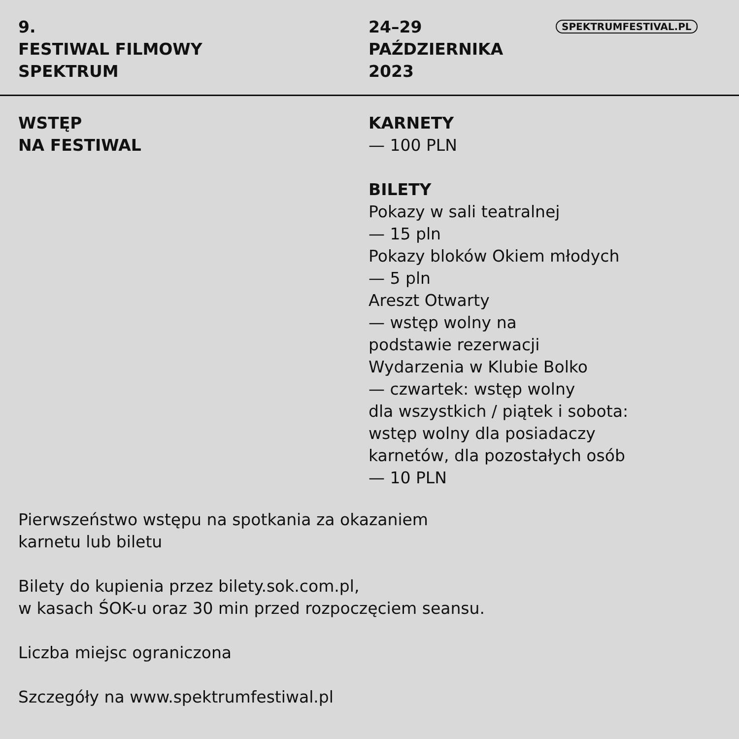9.
FESTIWAL FILMOWY
SPEKTRUM
24–29
PAŹDZIERNIKA
2023
SPEKTRUMFESTIVAL.PL
WSTĘP
NA FESTIWAL
KARNETY
— 100 PLN
BILETY
Pokazy w sali teatralnej
— 15 pln
Pokazy bloków Okiem młodych
— 5 pln
Areszt Otwarty
— wstęp wolny na
podstawie rezerwacji
Wydarzenia w Klubie Bolko
— czwartek: wstęp wolny
dla wszystkich / piątek i sobota:
wstęp wolny dla posiadaczy
karnetów, dla pozostałych osób
— 10 PLN
Pierwszeństwo wstępu na spotkania za okazaniem
karnetu lub biletu
Bilety do kupienia przez bilety.sok.com.pl,
w kasach ŚOK-u oraz 30 min przed rozpoczęciem seansu.
Liczba miejsc ograniczona
Szczegóły na www.spektrumfestiwal.pl